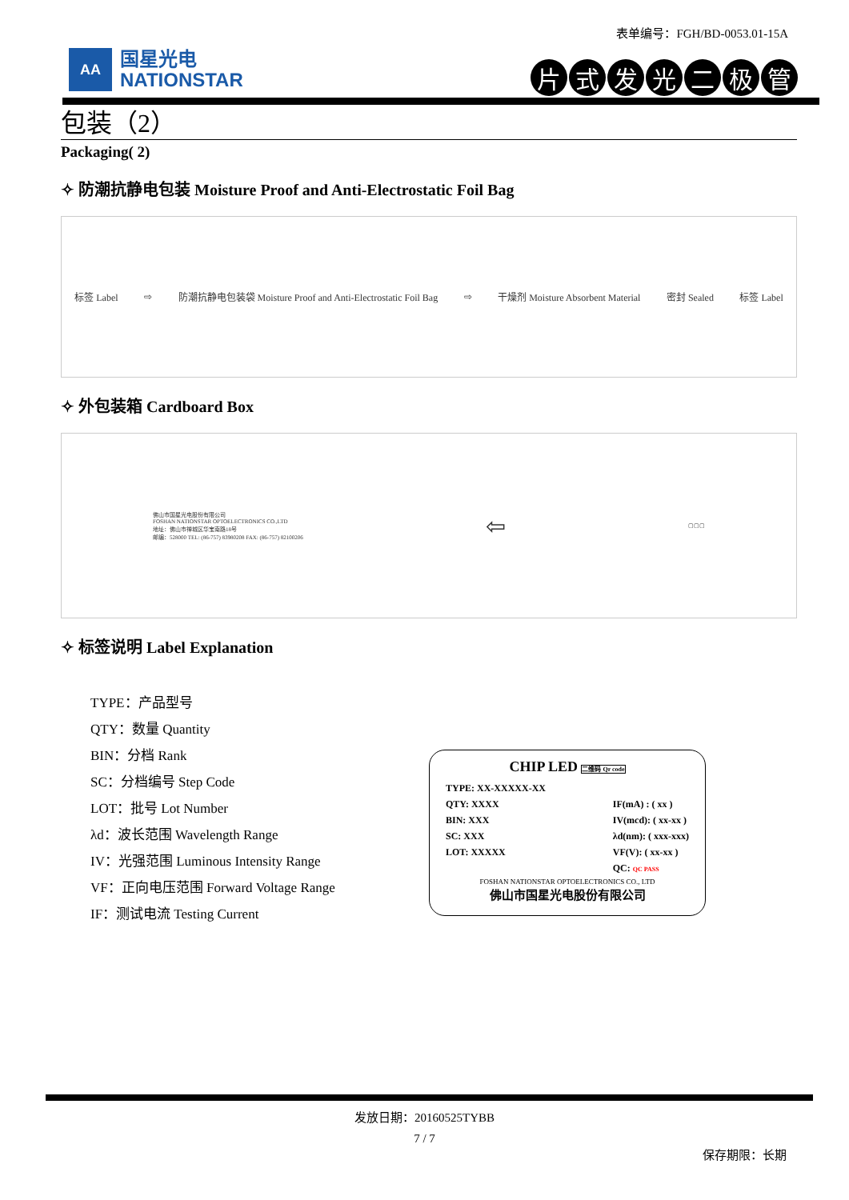表单编号：FGH/BD-0053.01-15A
AA
国星光电
NATIONSTAR
片式发光二极管
包装（2）
Packaging( 2)
✧ 防潮抗静电包装 Moisture Proof and Anti-Electrostatic Foil Bag
标签 Label ⇨ 防潮抗静电包装袋 Moisture Proof and Anti-Electrostatic Foil Bag ⇨ 干燥剂 Moisture Absorbent Material 密封 Sealed 标签 Label
✧ 外包装箱 Cardboard Box
佛山市国星光电股份有限公司
FOSHAN NATIONSTAR OPTOELECTRONICS CO.,LTD
地址：佛山市禅城区华宝南路18号
邮编：528000 TEL: (86-757) 83980208 FAX: (86-757) 82100206 ⇦ ▢▢▢
✧ 标签说明 Label Explanation
TYPE：产品型号
QTY：数量 Quantity
BIN：分档 Rank
SC：分档编号 Step Code
LOT：批号 Lot Number
λd：波长范围 Wavelength Range
IV：光强范围 Luminous Intensity Range
VF：正向电压范围 Forward Voltage Range
IF：测试电流 Testing Current
CHIP LED 二维码 Qr code
TYPE: XX-XXXXX-XX
QTY: XXXX
BIN: XXX
SC: XXX
LOT: XXXXX
IF(mA) : ( xx )
IV(mcd): ( xx-xx )
λd(nm): ( xxx-xxx)
VF(V): ( xx-xx )
QC: QC PASS
FOSHAN NATIONSTAR OPTOELECTRONICS CO., LTD
佛山市国星光电股份有限公司
发放日期：20160525TYBB
7 / 7
保存期限：长期